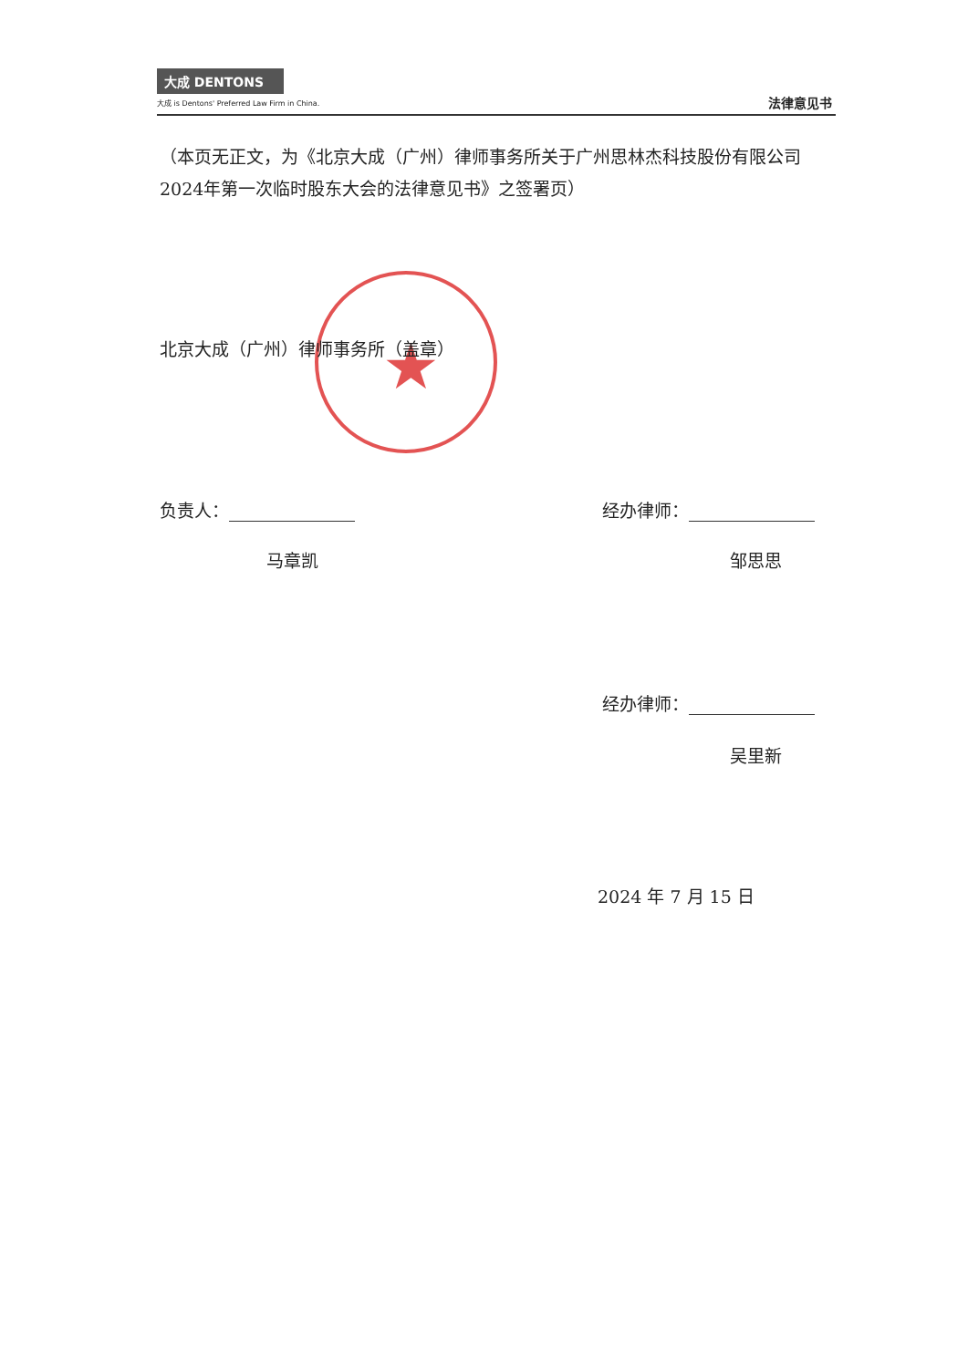大成 DENTONS
大成 is Dentons' Preferred Law Firm in China.
法律意见书
（本页无正文，为《北京大成（广州）律师事务所关于广州思林杰科技股份有限公司2024年第一次临时股东大会的法律意见书》之签署页）
★
北京大成（广州）律师事务所（盖章）
负责人：
马章凯
经办律师：
邹思思
经办律师：
吴里新
2024 年 7 月 15 日